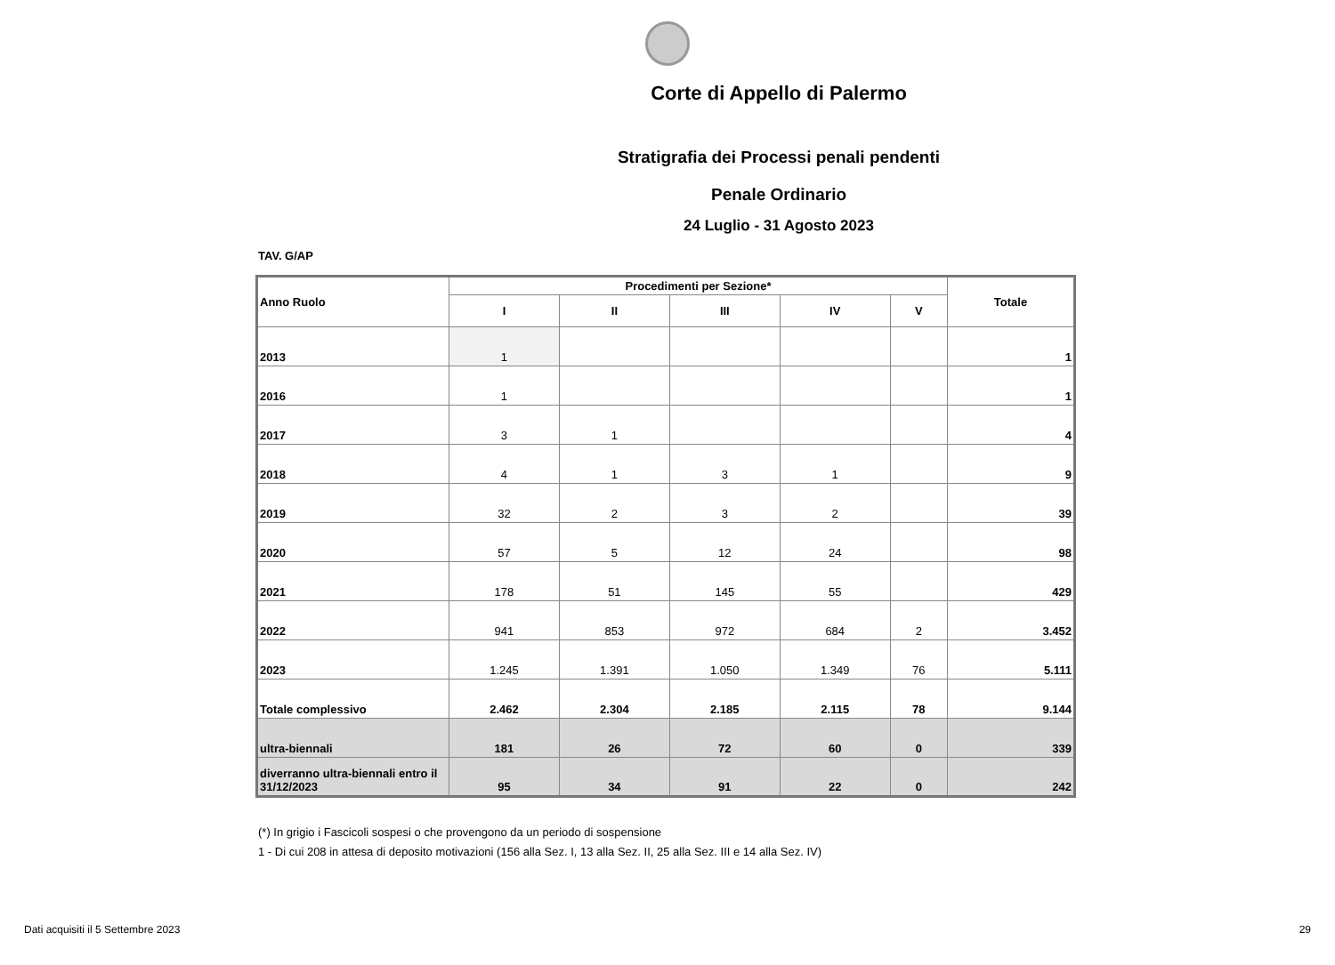Corte di Appello di Palermo
Stratigrafia dei Processi penali pendenti
Penale Ordinario
24 Luglio - 31 Agosto 2023
TAV. G/AP
| Anno Ruolo | Procedimenti per Sezione* | | | | | Totale |
| --- | --- | --- | --- | --- | --- | --- |
| | I | II | III | IV | V | |
| 2013 | 1 | | | | | 1 |
| 2016 | 1 | | | | | 1 |
| 2017 | 3 | 1 | | | | 4 |
| 2018 | 4 | 1 | 3 | 1 | | 9 |
| 2019 | 32 | 2 | 3 | 2 | | 39 |
| 2020 | 57 | 5 | 12 | 24 | | 98 |
| 2021 | 178 | 51 | 145 | 55 | | 429 |
| 2022 | 941 | 853 | 972 | 684 | 2 | 3.452 |
| 2023 | 1.245 | 1.391 | 1.050 | 1.349 | 76 | 5.111 |
| Totale complessivo | 2.462 | 2.304 | 2.185 | 2.115 | 78 | 9.144 |
| ultra-biennali | 181 | 26 | 72 | 60 | 0 | 339 |
| diverranno ultra-biennali entro il 31/12/2023 | 95 | 34 | 91 | 22 | 0 | 242 |
(*) In grigio i Fascicoli sospesi o che provengono da un periodo di sospensione
1 - Di cui 208 in attesa di deposito motivazioni (156 alla Sez. I, 13 alla Sez. II, 25 alla Sez. III e 14 alla Sez. IV)
Dati acquisiti il 5 Settembre 2023 29